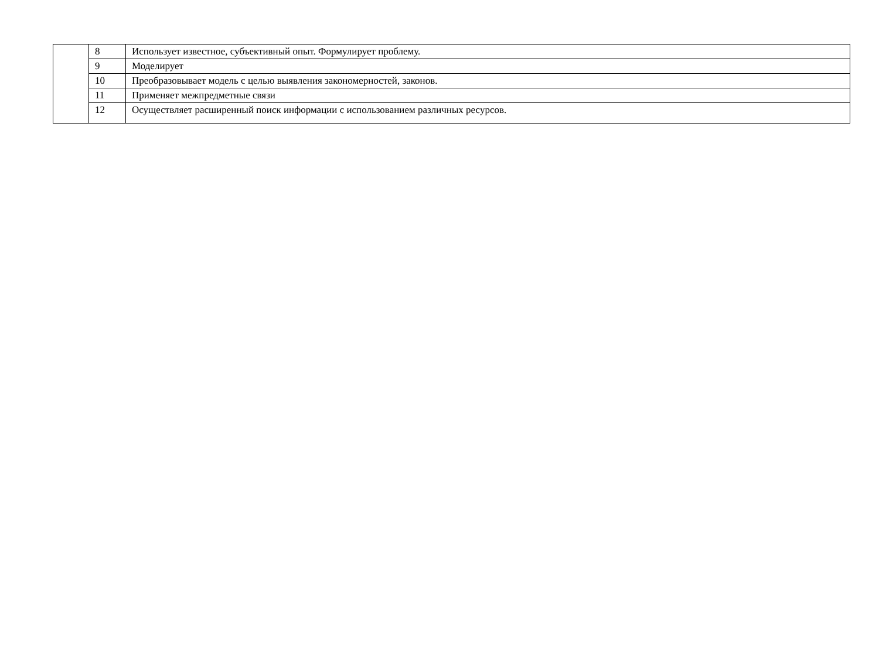| | 8 | Использует известное, субъективный опыт. Формулирует проблему. |
| | 9 | Моделирует |
| | 10 | Преобразовывает модель с целью выявления закономерностей, законов. |
| | 11 | Применяет межпредметные связи |
| | 12 | Осуществляет расширенный поиск информации с использованием различных ресурсов. |